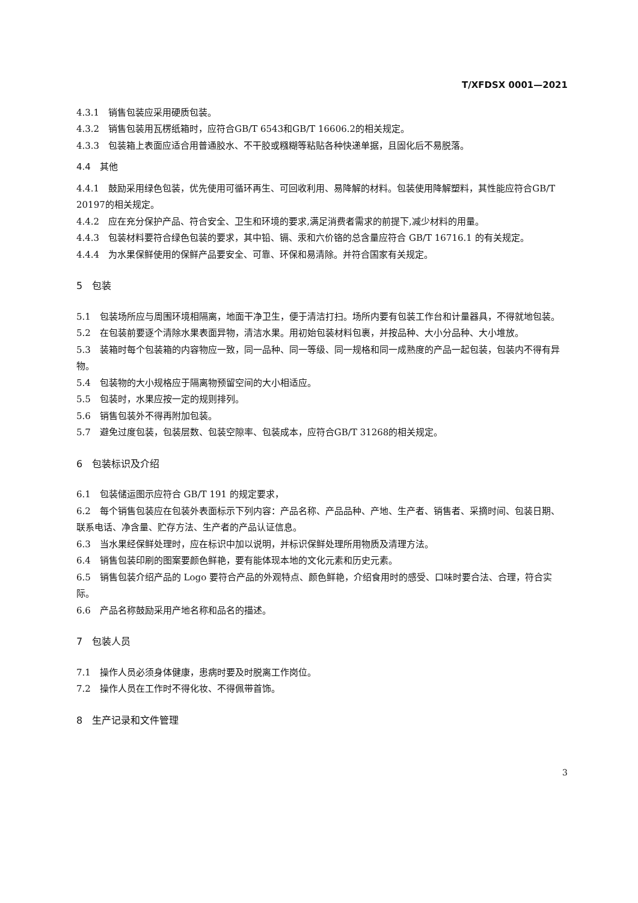T/XFDSX 0001—2021
4.3.1　销售包装应采用硬质包装。
4.3.2　销售包装用瓦楞纸箱时，应符合GB/T 6543和GB/T 16606.2的相关规定。
4.3.3　包装箱上表面应适合用普通胶水、不干胶或糨糊等粘贴各种快递单据，且固化后不易脱落。
4.4　其他
4.4.1　鼓励采用绿色包装，优先使用可循环再生、可回收利用、易降解的材料。包装使用降解塑料，其性能应符合GB/T 20197的相关规定。
4.4.2　应在充分保护产品、符合安全、卫生和环境的要求,满足消费者需求的前提下,减少材料的用量。
4.4.3　包装材料要符合绿色包装的要求，其中铅、镉、汞和六价铬的总含量应符合 GB/T 16716.1 的有关规定。
4.4.4　为水果保鲜使用的保鲜产品要安全、可靠、环保和易清除。并符合国家有关规定。
5　包装
5.1　包装场所应与周围环境相隔离，地面干净卫生，便于清洁打扫。场所内要有包装工作台和计量器具，不得就地包装。
5.2　在包装前要逐个清除水果表面异物，清洁水果。用初始包装材料包裹，并按品种、大小分品种、大小堆放。
5.3　装箱时每个包装箱的内容物应一致，同一品种、同一等级、同一规格和同一成熟度的产品一起包装，包装内不得有异物。
5.4　包装物的大小规格应于隔离物预留空间的大小相适应。
5.5　包装时，水果应按一定的规则排列。
5.6　销售包装外不得再附加包装。
5.7　避免过度包装，包装层数、包装空隙率、包装成本，应符合GB/T 31268的相关规定。
6　包装标识及介绍
6.1　包装储运图示应符合 GB/T 191 的规定要求，
6.2　每个销售包装应在包装外表面标示下列内容：产品名称、产品品种、产地、生产者、销售者、采摘时间、包装日期、联系电话、净含量、贮存方法、生产者的产品认证信息。
6.3　当水果经保鲜处理时，应在标识中加以说明，并标识保鲜处理所用物质及清理方法。
6.4　销售包装印刷的图案要颜色鲜艳，要有能体现本地的文化元素和历史元素。
6.5　销售包装介绍产品的 Logo 要符合产品的外观特点、颜色鲜艳，介绍食用时的感受、口味时要合法、合理，符合实际。
6.6　产品名称鼓励采用产地名称和品名的描述。
7　包装人员
7.1　操作人员必须身体健康，患病时要及时脱离工作岗位。
7.2　操作人员在工作时不得化妆、不得佩带首饰。
8　生产记录和文件管理
3